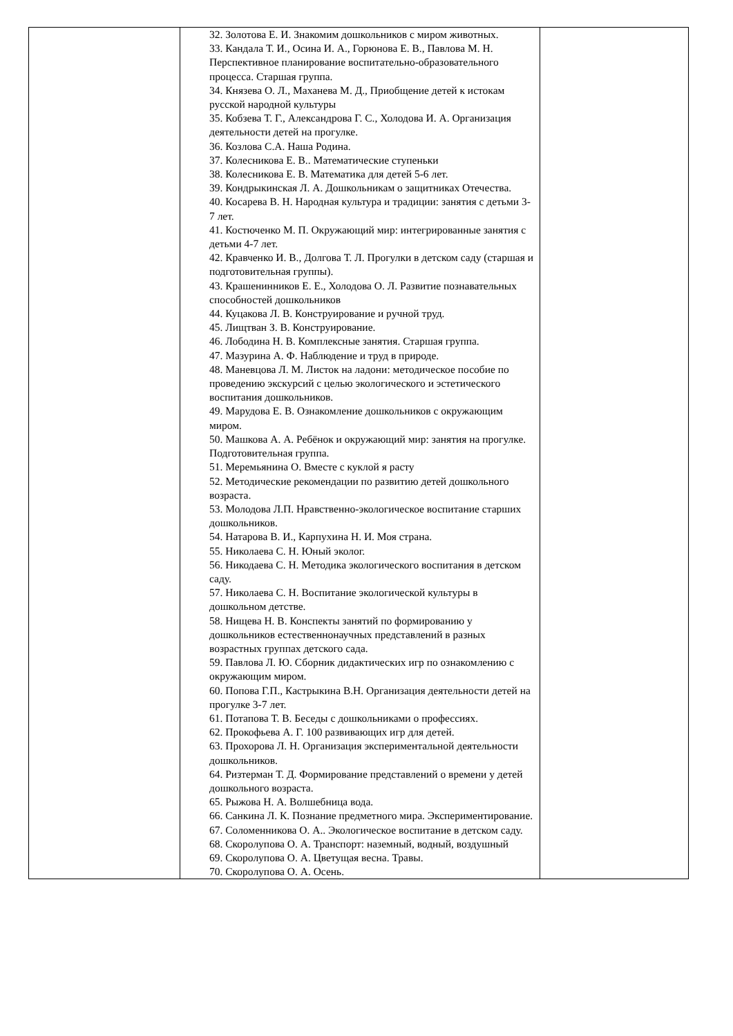| | 32. Золотова Е. И. Знакомим дошкольников с миром животных. 33. Кандала Т. И., Осина И. А., Горюнова Е. В., Павлова М. Н. Перспективное планирование воспитательно-образовательного процесса. Старшая группа. 34. Князева О. Л., Маханева М. Д., Приобщение детей к истокам русской народной культуры 35. Кобзева Т. Г., Александрова Г. С., Холодова И. А. Организация деятельности детей на прогулке. 36. Козлова С.А. Наша Родина. 37. Колесникова Е. В.. Математические ступеньки 38. Колесникова Е. В. Математика для детей 5-6 лет. 39. Кондрыкинская Л. А. Дошкольникам о защитниках Отечества. 40. Косарева В. Н. Народная культура и традиции: занятия с детьми 3-7 лет. 41. Костюченко М. П. Окружающий мир: интегрированные занятия с детьми 4-7 лет. 42. Кравченко И. В., Долгова Т. Л. Прогулки в детском саду (старшая и подготовительная группы). 43. Крашенинников Е. Е., Холодова О. Л. Развитие познавательных способностей дошкольников 44. Куцакова Л. В. Конструирование и ручной труд. 45. Лищтван З. В. Конструирование. 46. Лободина Н. В. Комплексные занятия. Старшая группа. 47. Мазурина А. Ф. Наблюдение и труд в природе. 48. Маневцова Л. М. Листок на ладони: методическое пособие по проведению экскурсий с целью экологического и эстетического воспитания дошкольников. 49. Марудова Е. В. Ознакомление дошкольников с окружающим миром. 50. Машкова А. А. Ребёнок и окружающий мир: занятия на прогулке. Подготовительная группа. 51. Меремьянина О. Вместе с куклой я расту 52. Методические рекомендации по развитию детей дошкольного возраста. 53. Молодова Л.П. Нравственно-экологическое воспитание старших дошкольников. 54. Натарова В. И., Карпухина Н. И. Моя страна. 55. Николаева С. Н. Юный эколог. 56. Никодаева С. Н. Методика экологического воспитания в детском саду. 57. Николаева С. Н. Воспитание экологической культуры в дошкольном детстве. 58. Нищева Н. В. Конспекты занятий по формированию у дошкольников естественнонаучных представлений в разных возрастных группах детского сада. 59. Павлова Л. Ю. Сборник дидактических игр по ознакомлению с окружающим миром. 60. Попова Г.П., Кастрыкина В.Н. Организация деятельности детей на прогулке 3-7 лет. 61. Потапова Т. В. Беседы с дошкольниками о профессиях. 62. Прокофьева А. Г. 100 развивающих игр для детей. 63. Прохорова Л. Н. Организация экспериментальной деятельности дошкольников. 64. Ризтерман Т. Д. Формирование представлений о времени у детей дошкольного возраста. 65. Рыжова Н. А. Волшебница вода. 66. Санкина Л. К. Познание предметного мира. Экспериментирование. 67. Соломенникова О. А.. Экологическое воспитание в детском саду. 68. Скоролупова О. А. Транспорт: наземный, водный, воздушный 69. Скоролупова О. А. Цветущая весна. Травы. 70. Скоролупова О. А. Осень. | |